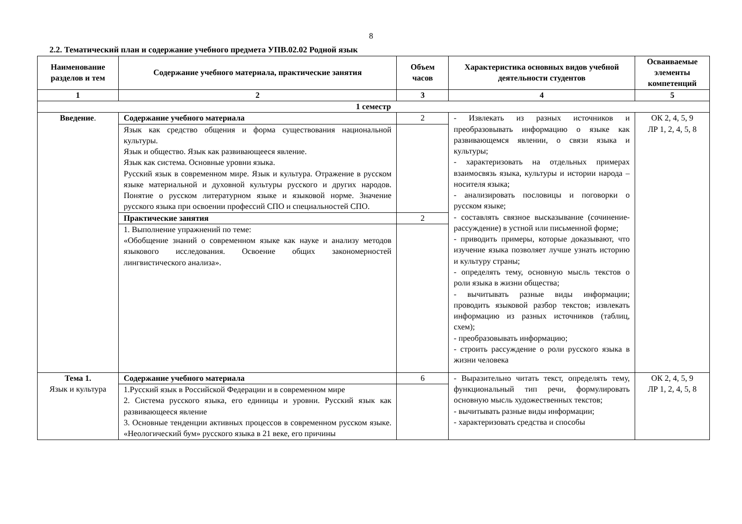8
2.2. Тематический план и содержание учебного предмета УПВ.02.02 Родной язык
| Наименование разделов и тем | Содержание учебного материала, практические занятия | Объем часов | Характеристика основных видов учебной деятельности студентов | Осваиваемые элементы компетенций |
| --- | --- | --- | --- | --- |
| 1 | 2 | 3 | 4 | 5 |
| 1 семестр | | | | |
| Введение . | Содержание учебного материала | 2 | - Извлекать из разных источников и преобразовывать информацию о языке как развивающемся явлении, о связи языка и культуры; - характеризовать на отдельных примерах взаимосвязь языка, культуры и истории народа – носителя языка; - анализировать пословицы и поговорки о русском языке; - составлять связное высказывание (сочинение-рассуждение) в устной или письменной форме; - приводить примеры, которые доказывают, что изучение языка позволяет лучше узнать историю и культуру страны; - определять тему, основную мысль текстов о роли языка в жизни общества; - вычитывать разные виды информации; проводить языковой разбор текстов; извлекать информацию из разных источников (таблиц, схем); - преобразовывать информацию; - строить рассуждение о роли русского языка в жизни человека | ОК 2, 4, 5, 9 ЛР 1, 2, 4, 5, 8 |
| | Язык как средство общения и форма существования национальной культуры. Язык и общество. Язык как развивающееся явление. Язык как система. Основные уровни языка. Русский язык в современном мире. Язык и культура. Отражение в русском языке материальной и духовной культуры русского и других народов. Понятие о русском литературном языке и языковой норме. Значение русского языка при освоении профессий СПО и специальностей СПО. | | | |
| | Практические занятия | 2 | | |
| | 1. Выполнение упражнений по теме: «Обобщение знаний о современном языке как науке и анализу методов языкового исследования. Освоение общих закономерностей лингвистического анализа». | | | |
| Тема 1. Язык и культура | Содержание учебного материала | 6 | - Выразительно читать текст, определять тему, функциональный тип речи, формулировать основную мысль художественных текстов; - вычитывать разные виды информации; - характеризовать средства и способы | ОК 2, 4, 5, 9 ЛР 1, 2, 4, 5, 8 |
| | 1.Русский язык в Российской Федерации и в современном мире 2. Система русского языка, его единицы и уровни. Русский язык как развивающееся явление 3. Основные тенденции активных процессов в современном русском языке. «Неологический бум» русского языка в 21 веке, его причины | | | |